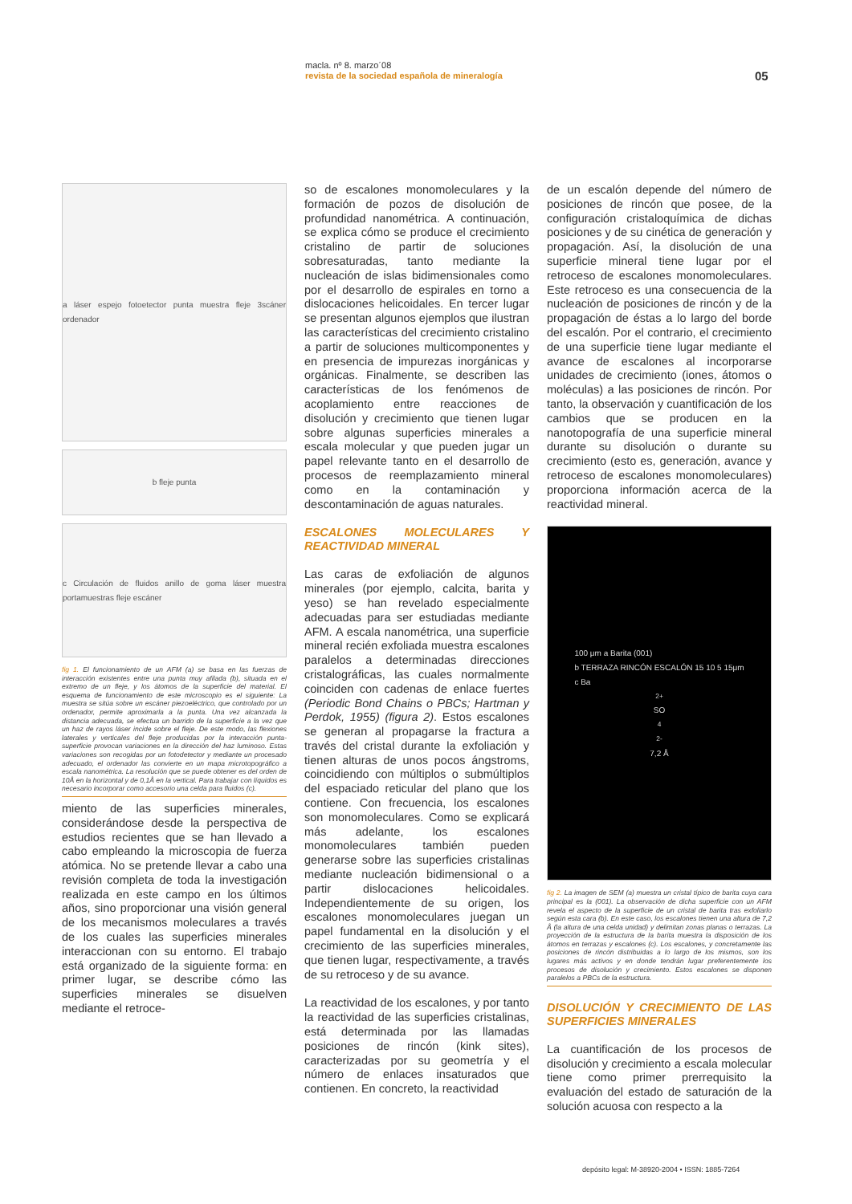macla. nº 8. marzo´08
revista de la sociedad española de mineralogía
05
a láser espejo fotoetector punta muestra fleje 3scáner ordenador
b fleje punta
c Circulación de fluidos anillo de goma láser muestra portamuestras fleje escáner
fig 1. El funcionamiento de un AFM (a) se basa en las fuerzas de interacción existentes entre una punta muy afilada (b), situada en el extremo de un fleje, y los átomos de la superficie del material. El esquema de funcionamiento de este microscopio es el siguiente: La muestra se sitúa sobre un escáner piezoeléctrico, que controlado por un ordenador, permite aproximarla a la punta. Una vez alcanzada la distancia adecuada, se efectua un barrido de la superficie a la vez que un haz de rayos láser incide sobre el fleje. De este modo, las flexiones laterales y verticales del fleje producidas por la interacción punta-superficie provocan variaciones en la dirección del haz luminoso. Estas variaciones son recogidas por un fotodetector y mediante un procesado adecuado, el ordenador las convierte en un mapa microtopográfico a escala nanométrica. La resolución que se puede obtener es del orden de 10Å en la horizontal y de 0,1Å en la vertical. Para trabajar con líquidos es necesario incorporar como accesorio una celda para fluidos (c).
miento de las superficies minerales, considerándose desde la perspectiva de estudios recientes que se han llevado a cabo empleando la microscopia de fuerza atómica. No se pretende llevar a cabo una revisión completa de toda la investigación realizada en este campo en los últimos años, sino proporcionar una visión general de los mecanismos moleculares a través de los cuales las superficies minerales interaccionan con su entorno. El trabajo está organizado de la siguiente forma: en primer lugar, se describe cómo las superficies minerales se disuelven mediante el retroce-
so de escalones monomoleculares y la formación de pozos de disolución de profundidad nanométrica. A continuación, se explica cómo se produce el crecimiento cristalino de partir de soluciones sobresaturadas, tanto mediante la nucleación de islas bidimensionales como por el desarrollo de espirales en torno a dislocaciones helicoidales. En tercer lugar se presentan algunos ejemplos que ilustran las características del crecimiento cristalino a partir de soluciones multicomponentes y en presencia de impurezas inorgánicas y orgánicas. Finalmente, se describen las características de los fenómenos de acoplamiento entre reacciones de disolución y crecimiento que tienen lugar sobre algunas superficies minerales a escala molecular y que pueden jugar un papel relevante tanto en el desarrollo de procesos de reemplazamiento mineral como en la contaminación y descontaminación de aguas naturales.
ESCALONES MOLECULARES Y REACTIVIDAD MINERAL
Las caras de exfoliación de algunos minerales (por ejemplo, calcita, barita y yeso) se han revelado especialmente adecuadas para ser estudiadas mediante AFM. A escala nanométrica, una superficie mineral recién exfoliada muestra escalones paralelos a determinadas direcciones cristalográficas, las cuales normalmente coinciden con cadenas de enlace fuertes (Periodic Bond Chains o PBCs; Hartman y Perdok, 1955) (figura 2). Estos escalones se generan al propagarse la fractura a través del cristal durante la exfoliación y tienen alturas de unos pocos ángstroms, coincidiendo con múltiplos o submúltiplos del espaciado reticular del plano que los contiene. Con frecuencia, los escalones son monomoleculares. Como se explicará más adelante, los escalones monomoleculares también pueden generarse sobre las superficies cristalinas mediante nucleación bidimensional o a partir dislocaciones helicoidales. Independientemente de su origen, los escalones monomoleculares juegan un papel fundamental en la disolución y el crecimiento de las superficies minerales, que tienen lugar, respectivamente, a través de su retroceso y de su avance.
La reactividad de los escalones, y por tanto la reactividad de las superficies cristalinas, está determinada por las llamadas posiciones de rincón (kink sites), caracterizadas por su geometría y el número de enlaces insaturados que contienen. En concreto, la reactividad
de un escalón depende del número de posiciones de rincón que posee, de la configuración cristaloquímica de dichas posiciones y de su cinética de generación y propagación. Así, la disolución de una superficie mineral tiene lugar por el retroceso de escalones monomoleculares. Este retroceso es una consecuencia de la nucleación de posiciones de rincón y de la propagación de éstas a lo largo del borde del escalón. Por el contrario, el crecimiento de una superficie tiene lugar mediante el avance de escalones al incorporarse unidades de crecimiento (iones, átomos o moléculas) a las posiciones de rincón. Por tanto, la observación y cuantificación de los cambios que se producen en la nanotopografía de una superficie mineral durante su disolución o durante su crecimiento (esto es, generación, avance y retroceso de escalones monomoleculares) proporciona información acerca de la reactividad mineral.
100 μm a Barita (001)
b TERRAZA RINCÓN ESCALÓN 15 10 5 15μm
c Ba<sup>2+</sup> SO<sub>4</sub><sup>2-</sup> 7,2 Å
fig 2. La imagen de SEM (a) muestra un cristal típico de barita cuya cara principal es la (001). La observación de dicha superficie con un AFM revela el aspecto de la superficie de un cristal de barita tras exfoliarlo según esta cara (b). En este caso, los escalones tienen una altura de 7,2 Å (la altura de una celda unidad) y delimitan zonas planas o terrazas. La proyección de la estructura de la barita muestra la disposición de los átomos en terrazas y escalones (c). Los escalones, y concretamente las posiciones de rincón distribuidas a lo largo de los mismos, son los lugares más activos y en donde tendrán lugar preferentemente los procesos de disolución y crecimiento. Estos escalones se disponen paralelos a PBCs de la estructura.
DISOLUCIÓN Y CRECIMIENTO DE LAS SUPERFICIES MINERALES
La cuantificación de los procesos de disolución y crecimiento a escala molecular tiene como primer prerrequisito la evaluación del estado de saturación de la solución acuosa con respecto a la
depósito legal: M-38920-2004 • ISSN: 1885-7264